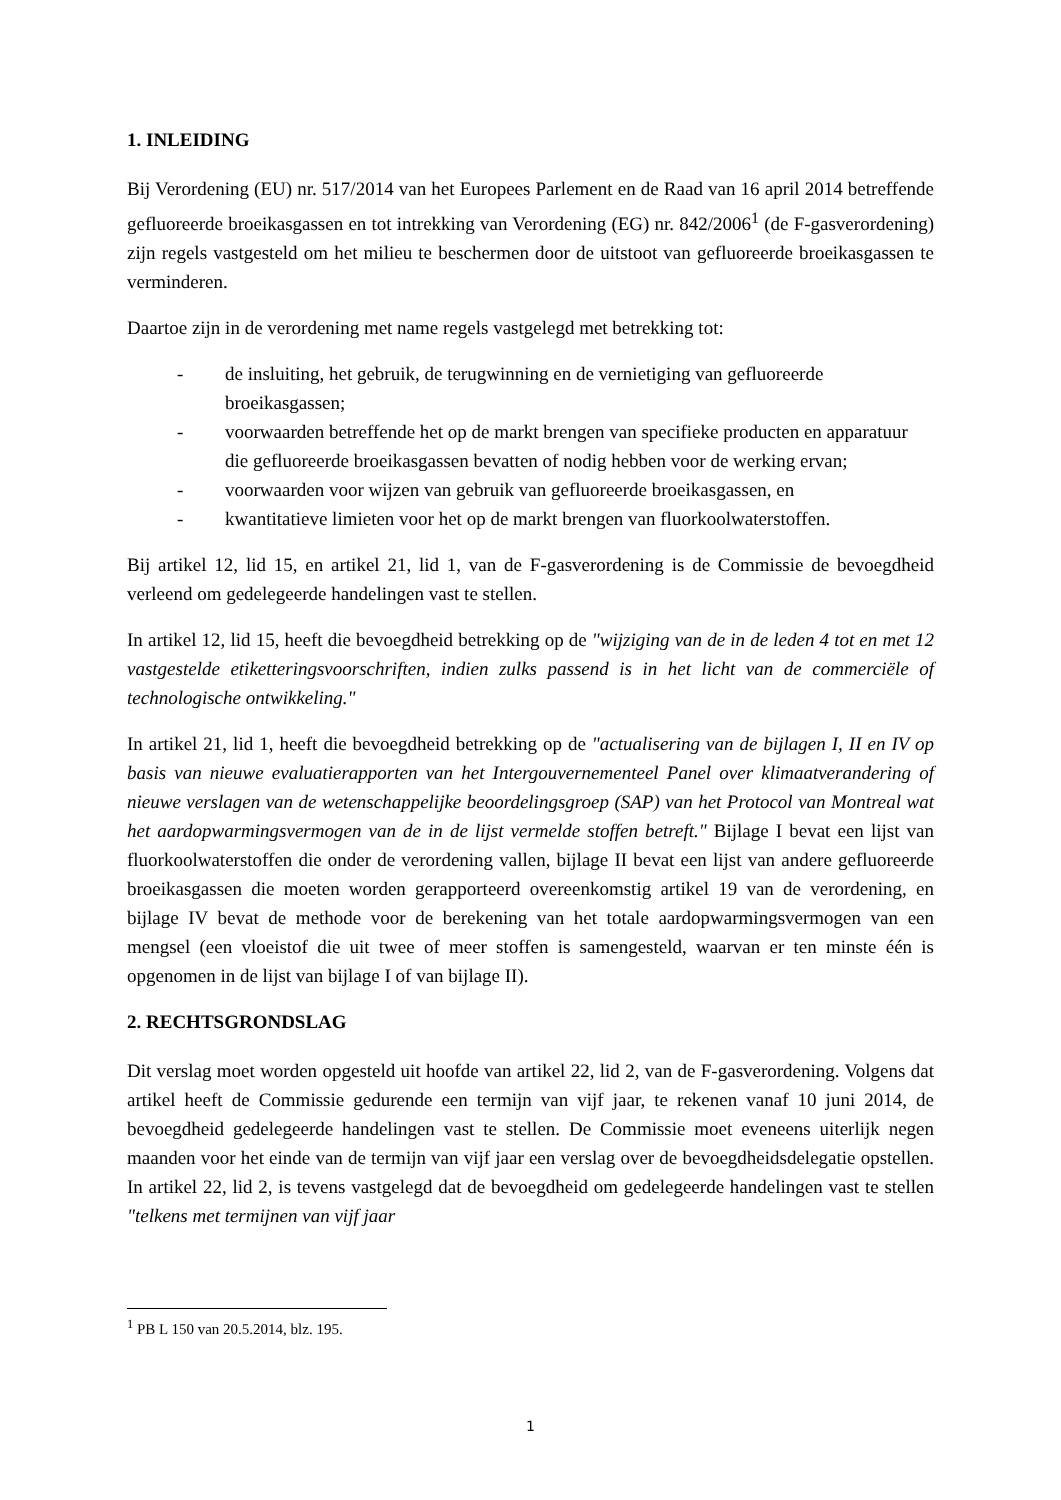1. INLEIDING
Bij Verordening (EU) nr. 517/2014 van het Europees Parlement en de Raad van 16 april 2014 betreffende gefluoreerde broeikasgassen en tot intrekking van Verordening (EG) nr. 842/2006<sup>1</sup> (de F-gasverordening) zijn regels vastgesteld om het milieu te beschermen door de uitstoot van gefluoreerde broeikasgassen te verminderen.
Daartoe zijn in de verordening met name regels vastgelegd met betrekking tot:
- de insluiting, het gebruik, de terugwinning en de vernietiging van gefluoreerde broeikasgassen;
- voorwaarden betreffende het op de markt brengen van specifieke producten en apparatuur die gefluoreerde broeikasgassen bevatten of nodig hebben voor de werking ervan;
- voorwaarden voor wijzen van gebruik van gefluoreerde broeikasgassen, en
- kwantitatieve limieten voor het op de markt brengen van fluorkoolwaterstoffen.
Bij artikel 12, lid 15, en artikel 21, lid 1, van de F-gasverordening is de Commissie de bevoegdheid verleend om gedelegeerde handelingen vast te stellen.
In artikel 12, lid 15, heeft die bevoegdheid betrekking op de "wijziging van de in de leden 4 tot en met 12 vastgestelde etiketteringsvoorschriften, indien zulks passend is in het licht van de commerciële of technologische ontwikkeling."
In artikel 21, lid 1, heeft die bevoegdheid betrekking op de "actualisering van de bijlagen I, II en IV op basis van nieuwe evaluatierapporten van het Intergouvernementeel Panel over klimaatverandering of nieuwe verslagen van de wetenschappelijke beoordelingsgroep (SAP) van het Protocol van Montreal wat het aardopwarmingsvermogen van de in de lijst vermelde stoffen betreft." Bijlage I bevat een lijst van fluorkoolwaterstoffen die onder de verordening vallen, bijlage II bevat een lijst van andere gefluoreerde broeikasgassen die moeten worden gerapporteerd overeenkomstig artikel 19 van de verordening, en bijlage IV bevat de methode voor de berekening van het totale aardopwarmingsvermogen van een mengsel (een vloeistof die uit twee of meer stoffen is samengesteld, waarvan er ten minste één is opgenomen in de lijst van bijlage I of van bijlage II).
2. RECHTSGRONDSLAG
Dit verslag moet worden opgesteld uit hoofde van artikel 22, lid 2, van de F-gasverordening. Volgens dat artikel heeft de Commissie gedurende een termijn van vijf jaar, te rekenen vanaf 10 juni 2014, de bevoegdheid gedelegeerde handelingen vast te stellen. De Commissie moet eveneens uiterlijk negen maanden voor het einde van de termijn van vijf jaar een verslag over de bevoegdheidsdelegatie opstellen. In artikel 22, lid 2, is tevens vastgelegd dat de bevoegdheid om gedelegeerde handelingen vast te stellen "telkens met termijnen van vijf jaar
<sup>1</sup> PB L 150 van 20.5.2014, blz. 195.
1